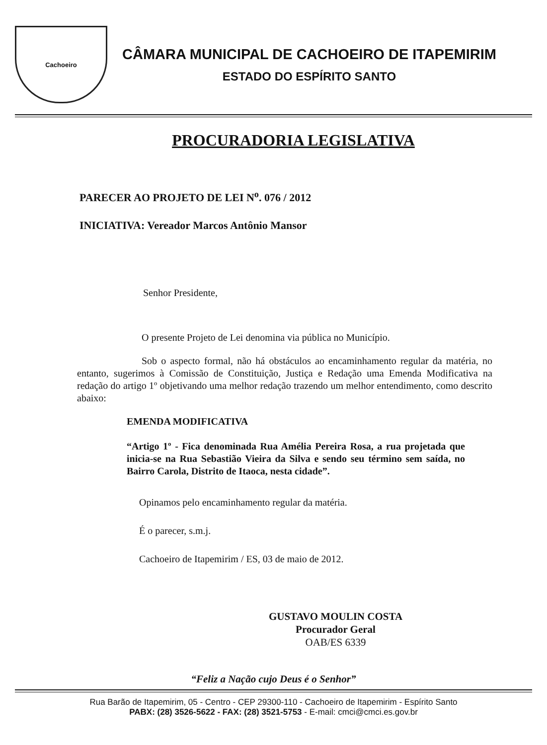Cachoeiro
CÂMARA MUNICIPAL DE CACHOEIRO DE ITAPEMIRIM
ESTADO DO ESPÍRITO SANTO
PROCURADORIA LEGISLATIVA
PARECER AO PROJETO DE LEI N<sup>o</sup>. 076 / 2012
INICIATIVA: Vereador Marcos Antônio Mansor
Senhor Presidente,
O presente Projeto de Lei denomina via pública no Município.
Sob o aspecto formal, não há obstáculos ao encaminhamento regular da matéria, no entanto, sugerimos à Comissão de Constituição, Justiça e Redação uma Emenda Modificativa na redação do artigo 1º objetivando uma melhor redação trazendo um melhor entendimento, como descrito abaixo:
EMENDA MODIFICATIVA
“Artigo 1º - Fica denominada Rua Amélia Pereira Rosa, a rua projetada que inicia-se na Rua Sebastião Vieira da Silva e sendo seu término sem saída, no Bairro Carola, Distrito de Itaoca, nesta cidade”.
Opinamos pelo encaminhamento regular da matéria.
É o parecer, s.m.j.
Cachoeiro de Itapemirim / ES, 03 de maio de 2012.
GUSTAVO MOULIN COSTA
Procurador Geral
OAB/ES 6339
“Feliz a Nação cujo Deus é o Senhor”
Rua Barão de Itapemirim, 05 - Centro - CEP 29300-110 - Cachoeiro de Itapemirim - Espírito Santo
PABX: (28) 3526-5622 - FAX: (28) 3521-5753 - E-mail: cmci@cmci.es.gov.br